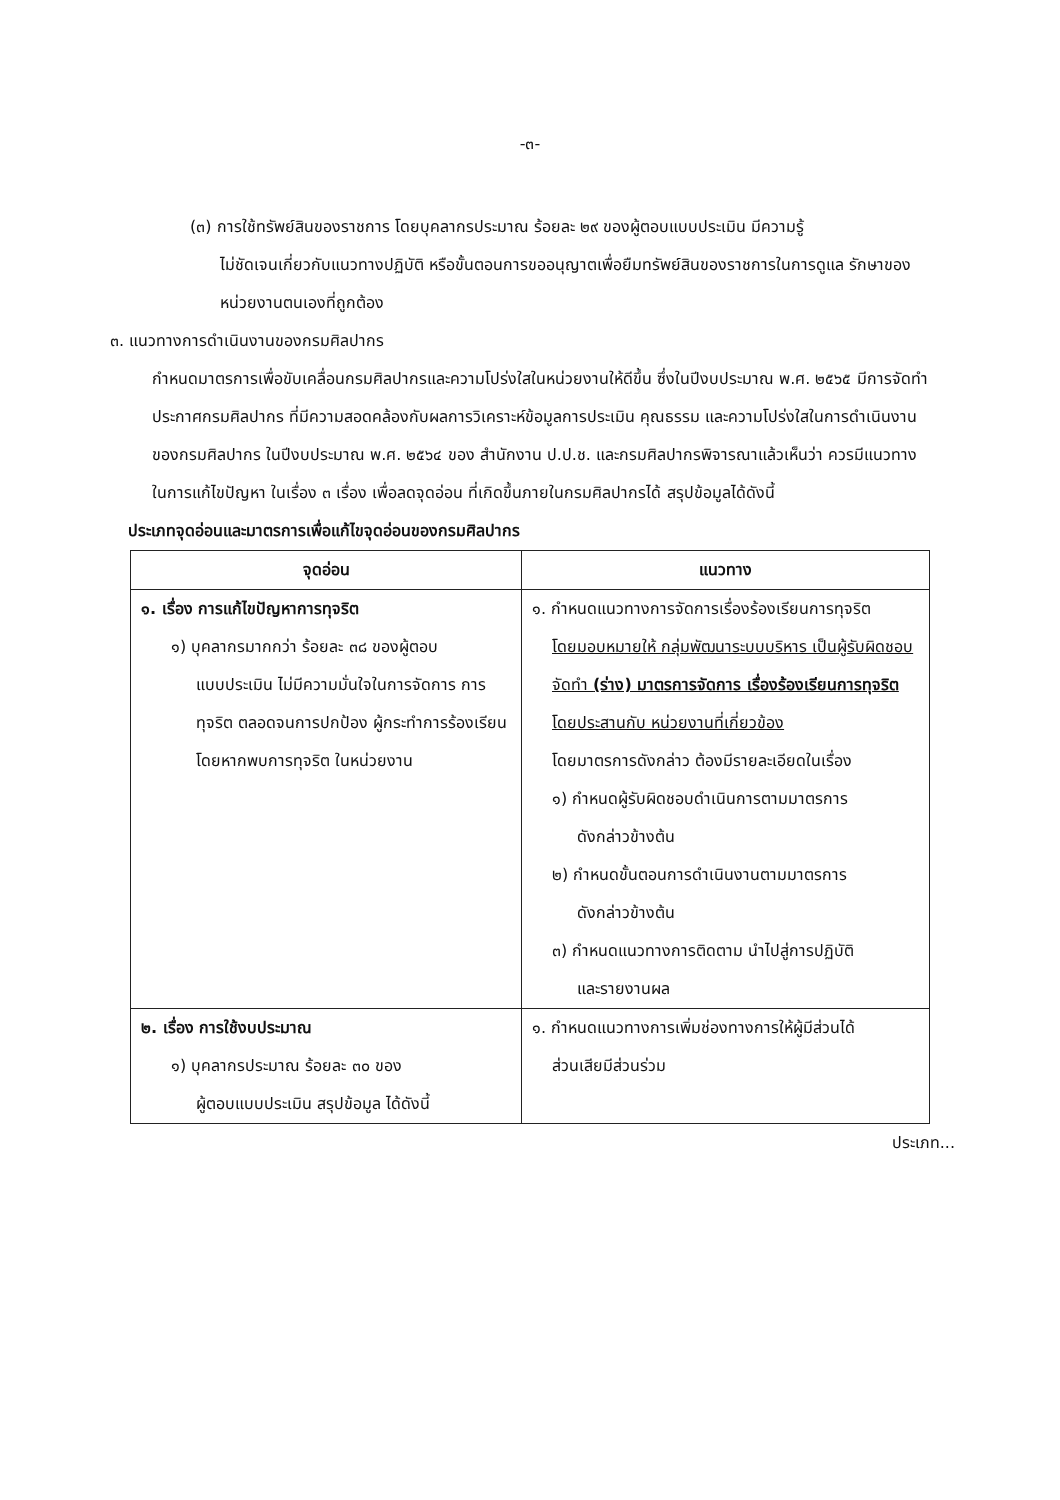-๓-
(๓) การใช้ทรัพย์สินของราชการ โดยบุคลากรประมาณ ร้อยละ ๒๙ ของผู้ตอบแบบประเมิน มีความรู้
ไม่ชัดเจนเกี่ยวกับแนวทางปฏิบัติ หรือขั้นตอนการขออนุญาตเพื่อยืมทรัพย์สินของราชการในการดูแล รักษาของหน่วยงานตนเองที่ถูกต้อง
๓. แนวทางการดำเนินงานของกรมศิลปากร
กำหนดมาตรการเพื่อขับเคลื่อนกรมศิลปากรและความโปร่งใสในหน่วยงานให้ดีขึ้น ซึ่งในปีงบประมาณ พ.ศ. ๒๕๖๕ มีการจัดทำประกาศกรมศิลปากร ที่มีความสอดคล้องกับผลการวิเคราะห์ข้อมูลการประเมิน คุณธรรม และความโปร่งใสในการดำเนินงานของกรมศิลปากร ในปีงบประมาณ พ.ศ. ๒๕๖๔ ของ สำนักงาน ป.ป.ช. และกรมศิลปากรพิจารณาแล้วเห็นว่า ควรมีแนวทางในการแก้ไขปัญหา ในเรื่อง ๓ เรื่อง เพื่อลดจุดอ่อน ที่เกิดขึ้นภายในกรมศิลปากรได้ สรุปข้อมูลได้ดังนี้
ประเภทจุดอ่อนและมาตรการเพื่อแก้ไขจุดอ่อนของกรมศิลปากร
| จุดอ่อน | แนวทาง |
| --- | --- |
| ๑. เรื่อง การแก้ไขปัญหาการทุจริต ๑) บุคลากรมากกว่า ร้อยละ ๓๘ ของผู้ตอบ แบบประเมิน ไม่มีความมั่นใจในการจัดการ การทุจริต ตลอดจนการปกป้อง ผู้กระทำการร้องเรียน โดยหากพบการทุจริต ในหน่วยงาน | ๑. กำหนดแนวทางการจัดการเรื่องร้องเรียนการทุจริต โดยมอบหมายให้ กลุ่มพัฒนาระบบบริหาร เป็นผู้รับผิดชอบจัดทำ (ร่าง) มาตรการจัดการ เรื่องร้องเรียนการทุจริต โดยประสานกับ หน่วยงานที่เกี่ยวข้อง โดยมาตรการดังกล่าว ต้องมีรายละเอียดในเรื่อง ๑) กำหนดผู้รับผิดชอบดำเนินการตามมาตรการ ดังกล่าวข้างต้น ๒) กำหนดขั้นตอนการดำเนินงานตามมาตรการ ดังกล่าวข้างต้น ๓) กำหนดแนวทางการติดตาม นำไปสู่การปฏิบัติ และรายงานผล |
| ๒. เรื่อง การใช้งบประมาณ ๑) บุคลากรประมาณ ร้อยละ ๓๐ ของ ผู้ตอบแบบประเมิน สรุปข้อมูล ได้ดังนี้ | ๑. กำหนดแนวทางการเพิ่มช่องทางการให้ผู้มีส่วนได้ ส่วนเสียมีส่วนร่วม |
ประเภท...